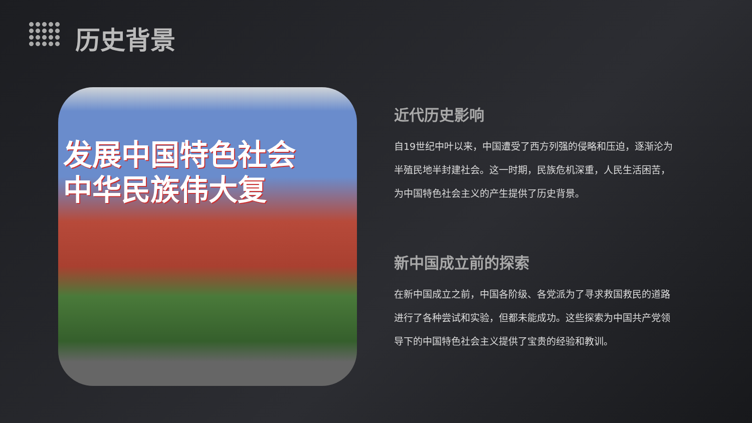历史背景
发展中国特色社会
中华民族伟大复
近代历史影响
自19世纪中叶以来，中国遭受了西方列强的侵略和压迫，逐渐沦为半殖民地半封建社会。这一时期，民族危机深重，人民生活困苦，为中国特色社会主义的产生提供了历史背景。
新中国成立前的探索
在新中国成立之前，中国各阶级、各党派为了寻求救国救民的道路进行了各种尝试和实验，但都未能成功。这些探索为中国共产党领导下的中国特色社会主义提供了宝贵的经验和教训。